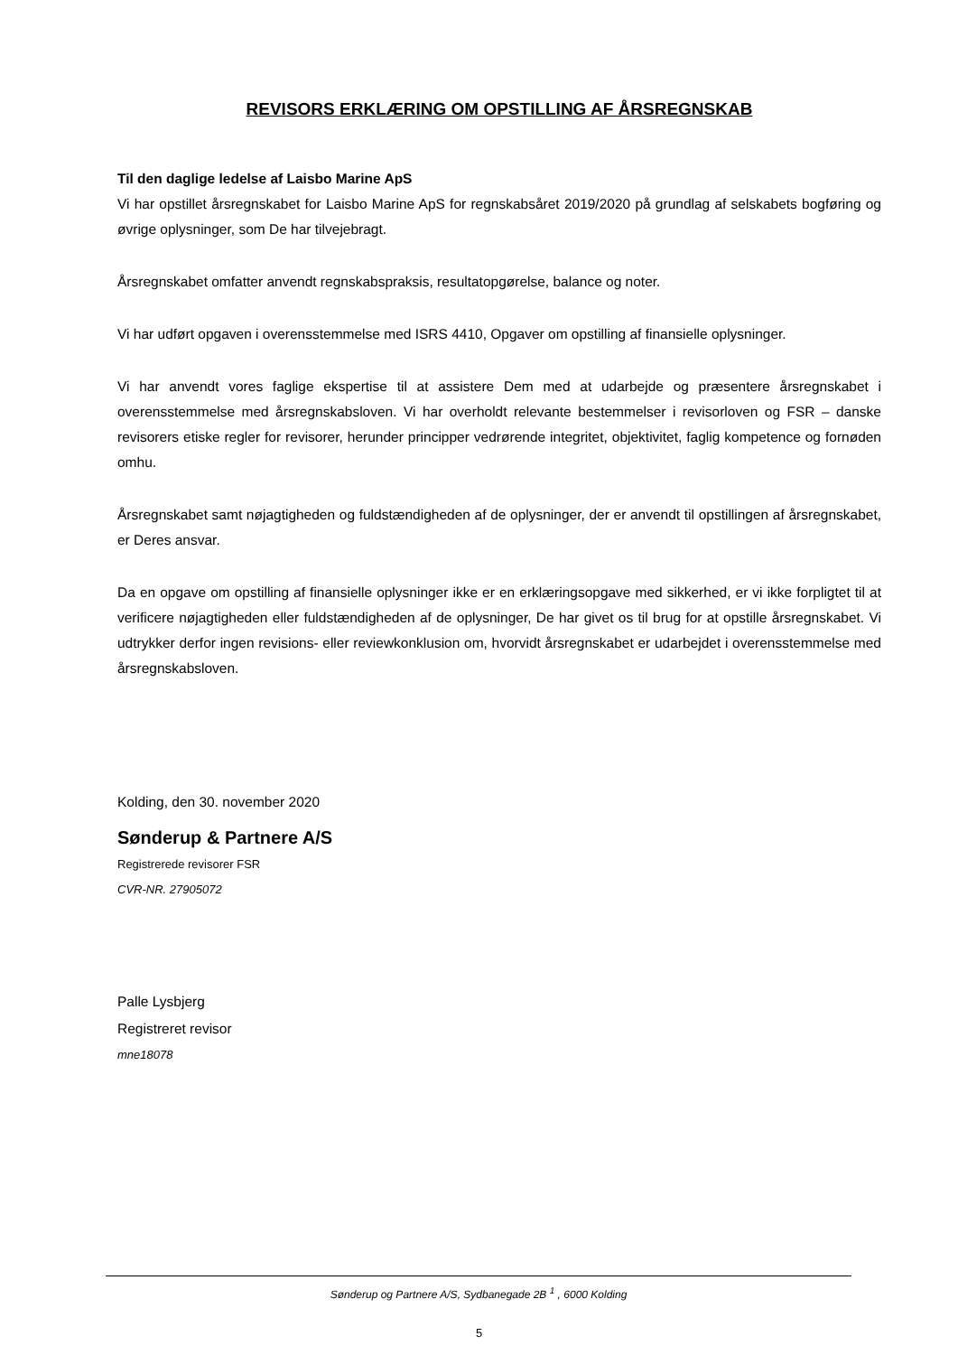REVISORS ERKLÆRING OM OPSTILLING AF ÅRSREGNSKAB
Til den daglige ledelse af Laisbo Marine ApS
Vi har opstillet årsregnskabet for Laisbo Marine ApS for regnskabsåret 2019/2020 på grundlag af selskabets bogføring og øvrige oplysninger, som De har tilvejebragt.
Årsregnskabet omfatter anvendt regnskabspraksis, resultatopgørelse, balance og noter.
Vi har udført opgaven i overensstemmelse med ISRS 4410, Opgaver om opstilling af finansielle oplysninger.
Vi har anvendt vores faglige ekspertise til at assistere Dem med at udarbejde og præsentere årsregnskabet i overensstemmelse med årsregnskabsloven. Vi har overholdt relevante bestemmelser i revisorloven og FSR – danske revisorers etiske regler for revisorer, herunder principper vedrørende integritet, objektivitet, faglig kompetence og fornøden omhu.
Årsregnskabet samt nøjagtigheden og fuldstændigheden af de oplysninger, der er anvendt til opstillingen af årsregnskabet, er Deres ansvar.
Da en opgave om opstilling af finansielle oplysninger ikke er en erklæringsopgave med sikkerhed, er vi ikke forpligtet til at verificere nøjagtigheden eller fuldstændigheden af de oplysninger, De har givet os til brug for at opstille årsregnskabet. Vi udtrykker derfor ingen revisions- eller reviewkonklusion om, hvorvidt årsregnskabet er udarbejdet i overensstemmelse med årsregnskabsloven.
Kolding, den 30. november 2020
Sønderup & Partnere A/S
Registrerede revisorer FSR
CVR-NR. 27905072
Palle Lysbjerg
Registreret revisor
mne18078
Sønderup og Partnere A/S, Sydbanegade 2B <sup>1</sup> , 6000 Kolding
5